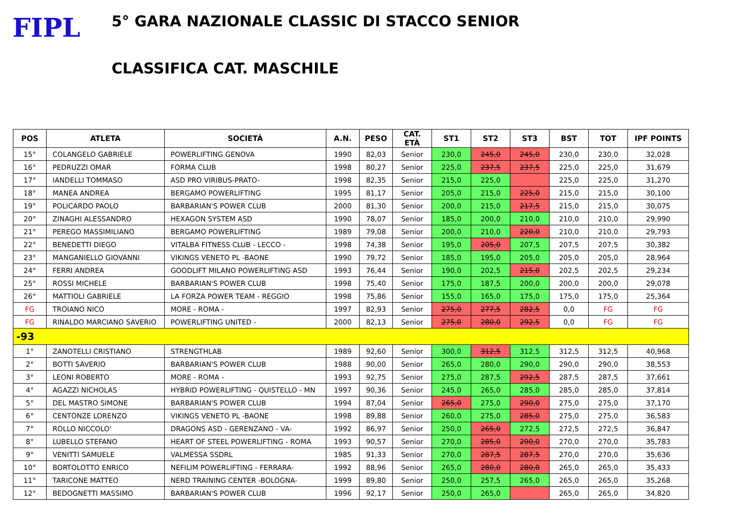FIPL
5° GARA NAZIONALE CLASSIC DI STACCO SENIOR
CLASSIFICA CAT. MASCHILE
| POS | ATLETA | SOCIETÀ | A.N. | PESO | CAT. ETÀ | ST1 | ST2 | ST3 | BST | TOT | IPF POINTS |
| --- | --- | --- | --- | --- | --- | --- | --- | --- | --- | --- | --- |
| 15° | COLANGELO GABRIELE | POWERLIFTING GENOVA | 1990 | 82,03 | Senior | 230,0 | 245,0 | 245,0 | 230,0 | 230,0 | 32,028 |
| 16° | PEDRUZZI OMAR | FORMA CLUB | 1998 | 80,27 | Senior | 225,0 | 237,5 | 237,5 | 225,0 | 225,0 | 31,679 |
| 17° | IANDELLI TOMMASO | ASD PRO VIRIBUS-PRATO- | 1998 | 82,35 | Senior | 215,0 | 225,0 | | 225,0 | 225,0 | 31,270 |
| 18° | MANEA ANDREA | BERGAMO POWERLIFTING | 1995 | 81,17 | Senior | 205,0 | 215,0 | 225,0 | 215,0 | 215,0 | 30,100 |
| 19° | POLICARDO PAOLO | BARBARIAN'S POWER CLUB | 2000 | 81,30 | Senior | 200,0 | 215,0 | 217,5 | 215,0 | 215,0 | 30,075 |
| 20° | ZINAGHI ALESSANDRO | HEXAGON SYSTEM ASD | 1990 | 78,07 | Senior | 185,0 | 200,0 | 210,0 | 210,0 | 210,0 | 29,990 |
| 21° | PEREGO MASSIMILIANO | BERGAMO POWERLIFTING | 1989 | 79,08 | Senior | 200,0 | 210,0 | 220,0 | 210,0 | 210,0 | 29,793 |
| 22° | BENEDETTI DIEGO | VITALBA FITNESS CLUB - LECCO - | 1998 | 74,38 | Senior | 195,0 | 205,0 | 207,5 | 207,5 | 207,5 | 30,382 |
| 23° | MANGANIELLO GIOVANNI | VIKINGS VENETO PL -BAONE | 1990 | 79,72 | Senior | 185,0 | 195,0 | 205,0 | 205,0 | 205,0 | 28,964 |
| 24° | FERRI ANDREA | GOODLIFT MILANO POWERLIFTING ASD | 1993 | 76,44 | Senior | 190,0 | 202,5 | 215,0 | 202,5 | 202,5 | 29,234 |
| 25° | ROSSI MICHELE | BARBARIAN'S POWER CLUB | 1998 | 75,40 | Senior | 175,0 | 187,5 | 200,0 | 200,0 | 200,0 | 29,078 |
| 26° | MATTIOLI GABRIELE | LA FORZA POWER TEAM - REGGIO | 1998 | 75,86 | Senior | 155,0 | 165,0 | 175,0 | 175,0 | 175,0 | 25,364 |
| FG | TROIANO NICO | MORE - ROMA - | 1997 | 82,93 | Senior | 275,0 | 277,5 | 282,5 | 0,0 | FG | FG |
| FG | RINALDO MARCIANO SAVERIO | POWERLIFTING UNITED - | 2000 | 82,13 | Senior | 275,0 | 280,0 | 292,5 | 0,0 | FG | FG |
| -93 | | | | | | | | | | | |
| 1° | ZANOTELLI CRISTIANO | STRENGTHLAB | 1989 | 92,60 | Senior | 300,0 | 312,5 | 312,5 | 312,5 | 312,5 | 40,968 |
| 2° | BOTTI SAVERIO | BARBARIAN'S POWER CLUB | 1988 | 90,00 | Senior | 265,0 | 280,0 | 290,0 | 290,0 | 290,0 | 38,553 |
| 3° | LEONI ROBERTO | MORE - ROMA - | 1993 | 92,75 | Senior | 275,0 | 287,5 | 292,5 | 287,5 | 287,5 | 37,661 |
| 4° | AGAZZI NICHOLAS | HYBRID POWERLIFTING - QUISTELLO - MN | 1997 | 90,36 | Senior | 245,0 | 265,0 | 285,0 | 285,0 | 285,0 | 37,814 |
| 5° | DEL MASTRO SIMONE | BARBARIAN'S POWER CLUB | 1994 | 87,04 | Senior | 265,0 | 275,0 | 290,0 | 275,0 | 275,0 | 37,170 |
| 6° | CENTONZE LORENZO | VIKINGS VENETO PL -BAONE | 1998 | 89,88 | Senior | 260,0 | 275,0 | 285,0 | 275,0 | 275,0 | 36,583 |
| 7° | ROLLO NICCOLO' | DRAGONS ASD - GERENZANO - VA- | 1992 | 86,97 | Senior | 250,0 | 265,0 | 272,5 | 272,5 | 272,5 | 36,847 |
| 8° | LUBELLO STEFANO | HEART OF STEEL POWERLIFTING - ROMA | 1993 | 90,57 | Senior | 270,0 | 285,0 | 290,0 | 270,0 | 270,0 | 35,783 |
| 9° | VENITTI SAMUELE | VALMESSA SSDRL | 1985 | 91,33 | Senior | 270,0 | 287,5 | 287,5 | 270,0 | 270,0 | 35,636 |
| 10° | BORTOLOTTO ENRICO | NEFILIM POWERLIFTING - FERRARA- | 1992 | 88,96 | Senior | 265,0 | 280,0 | 280,0 | 265,0 | 265,0 | 35,433 |
| 11° | TARICONE MATTEO | NERD TRAINING CENTER -BOLOGNA- | 1999 | 89,80 | Senior | 250,0 | 257,5 | 265,0 | 265,0 | 265,0 | 35,268 |
| 12° | BEDOGNETTI MASSIMO | BARBARIAN'S POWER CLUB | 1996 | 92,17 | Senior | 250,0 | 265,0 | | 265,0 | 265,0 | 34,820 |